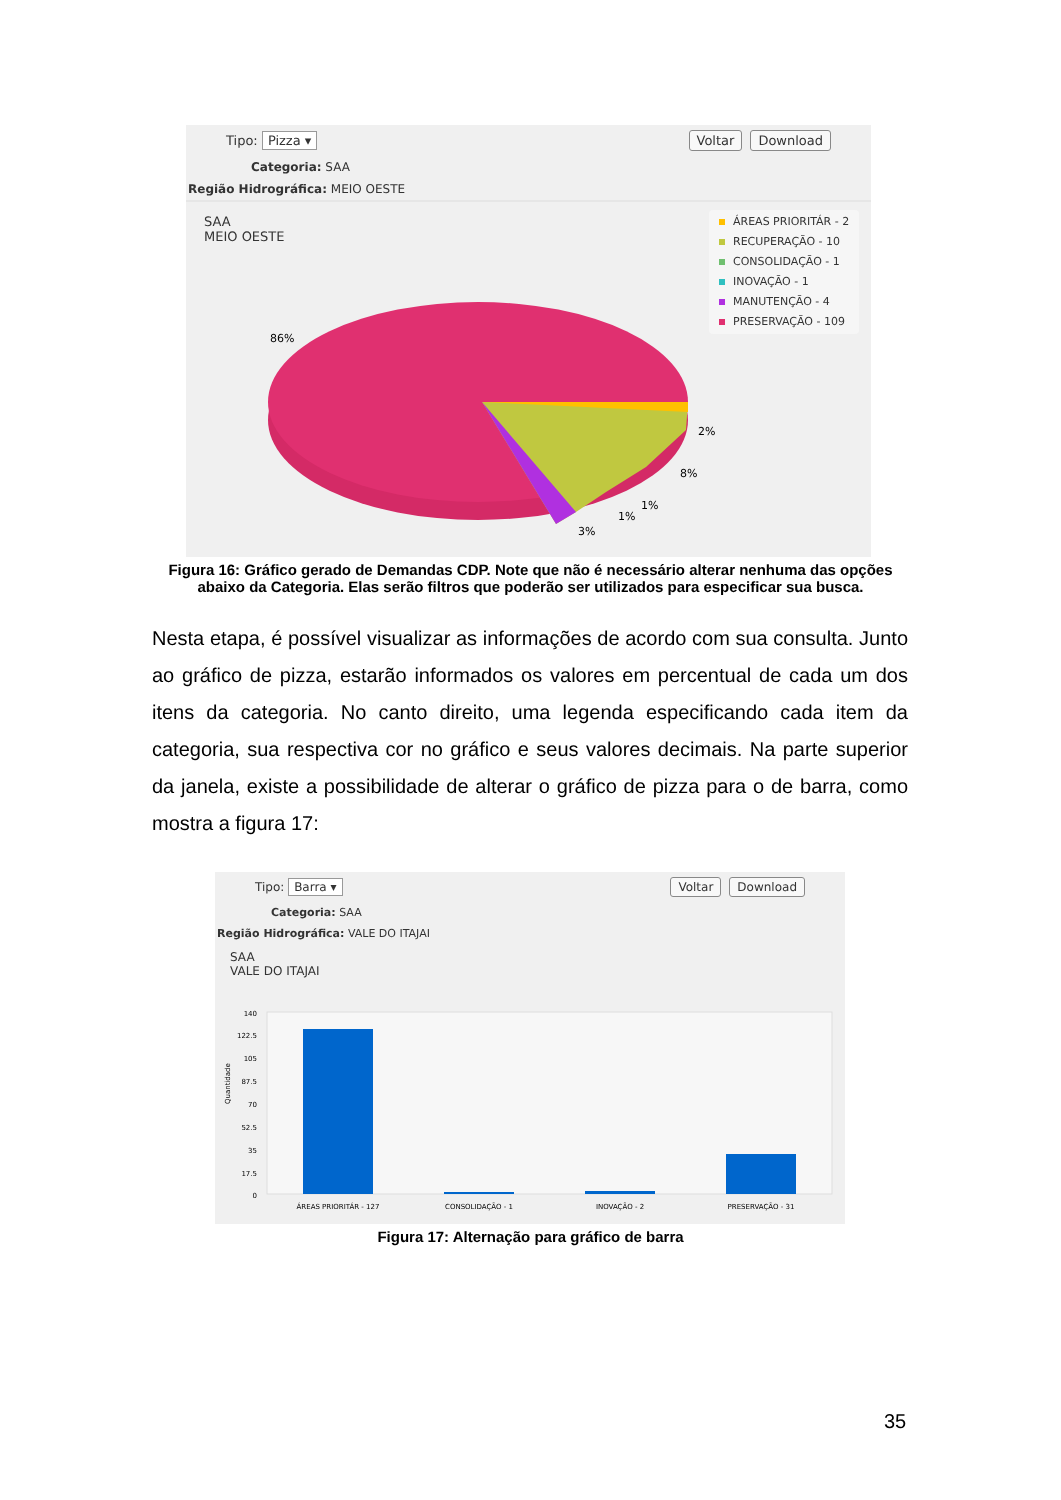Tipo: Pizza ▾ Voltar Download
Categoria: SAA
Região Hidrográfica: MEIO OESTE
SAA
MEIO OESTE
86%
2%
8%
1%
1%
3%
ÁREAS PRIORITÁR - 2
RECUPERAÇÃO - 10
CONSOLIDAÇÃO - 1
INOVAÇÃO - 1
MANUTENÇÃO - 4
PRESERVAÇÃO - 109
Figura 16: Gráfico gerado de Demandas CDP. Note que não é necessário alterar nenhuma das opções abaixo da Categoria. Elas serão filtros que poderão ser utilizados para especificar sua busca.
Nesta etapa, é possível visualizar as informações de acordo com sua consulta. Junto ao gráfico de pizza, estarão informados os valores em percentual de cada um dos itens da categoria. No canto direito, uma legenda especificando cada item da categoria, sua respectiva cor no gráfico e seus valores decimais. Na parte superior da janela, existe a possibilidade de alterar o gráfico de pizza para o de barra, como mostra a figura 17:
Tipo: Barra ▾ Voltar Download
Categoria: SAA
Região Hidrográfica: VALE DO ITAJAI
SAA
VALE DO ITAJAI
140
122.5
105
87.5
70
52.5
35
17.5
0
Quantidade
ÁREAS PRIORITÁR - 127
CONSOLIDAÇÃO - 1
INOVAÇÃO - 2
PRESERVAÇÃO - 31
Figura 17: Alternação para gráfico de barra
35